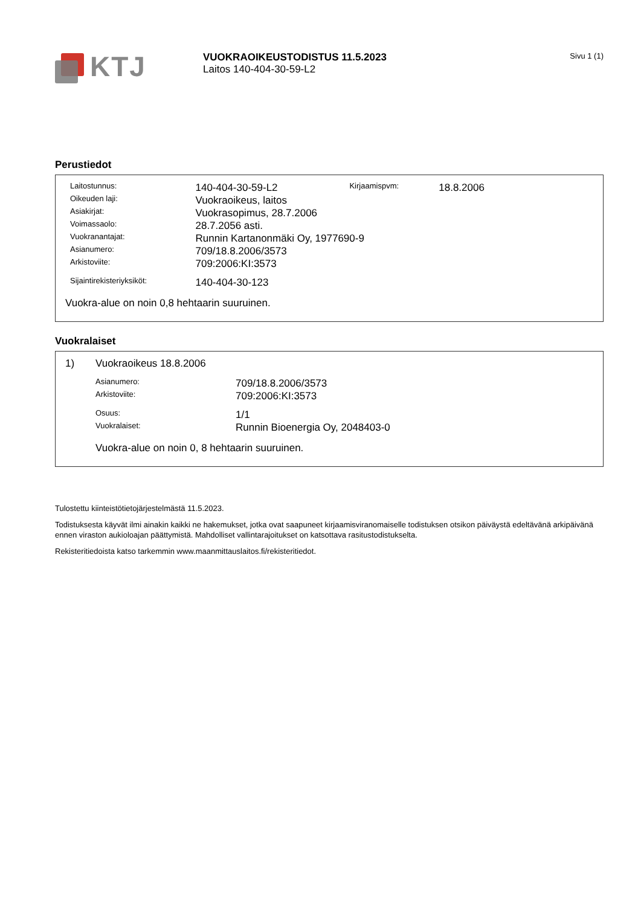KTJ
VUOKRAOIKEUSTODISTUS 11.5.2023
Laitos 140-404-30-59-L2
Sivu 1 (1)
Perustiedot
| Laitostunnus: | 140-404-30-59-L2 | Kirjaamispvm: | 18.8.2006 |
| Oikeuden laji: | Vuokraoikeus, laitos | | |
| Asiakirjat: | Vuokrasopimus, 28.7.2006 | | |
| Voimassaolo: | 28.7.2056 asti. | | |
| Vuokranantajat: | Runnin Kartanonmäki Oy, 1977690-9 | | |
| Asianumero: | 709/18.8.2006/3573 | | |
| Arkistoviite: | 709:2006:KI:3573 | | |
| Sijaintirekisteriyksiköt: | 140-404-30-123 | | |
Vuokra-alue on noin 0,8 hehtaarin suuruinen.
Vuokralaiset
1) Vuokraoikeus 18.8.2006
| Asianumero: | 709/18.8.2006/3573 |
| Arkistoviite: | 709:2006:KI:3573 |
| Osuus: | 1/1 |
| Vuokralaiset: | Runnin Bioenergia Oy, 2048403-0 |
Vuokra-alue on noin 0, 8 hehtaarin suuruinen.
Tulostettu kiinteistötietojärjestelmästä 11.5.2023.
Todistuksesta käyvät ilmi ainakin kaikki ne hakemukset, jotka ovat saapuneet kirjaamisviranomaiselle todistuksen otsikon päiväystä edeltävänä arkipäivänä ennen viraston aukioloajan päättymistä. Mahdolliset vallintarajoitukset on katsottava rasitustodistukselta.
Rekisteritiedoista katso tarkemmin www.maanmittauslaitos.fi/rekisteritiedot.